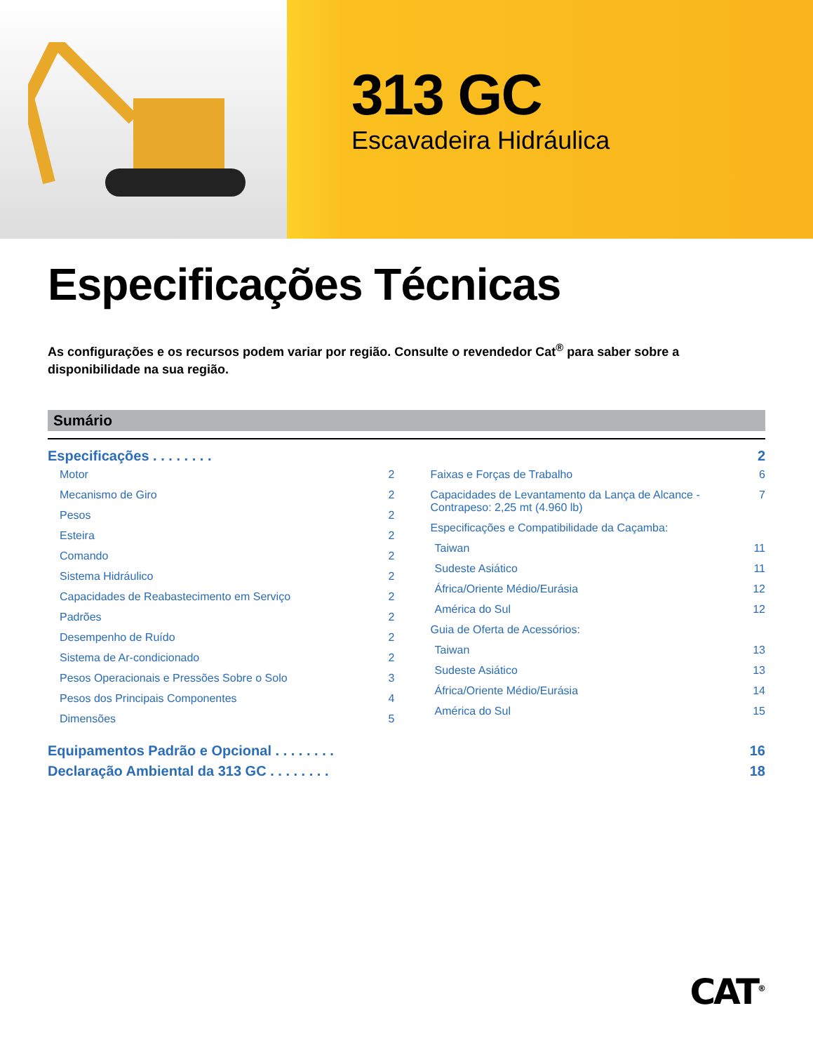313 GC
Escavadeira Hidráulica
Especificações Técnicas
As configurações e os recursos podem variar por região. Consulte o revendedor Cat<sup>®</sup> para saber sobre a disponibilidade na sua região.
Sumário
Especificações . . . . . . . . 2
Motor 2
Mecanismo de Giro 2
Pesos 2
Esteira 2
Comando 2
Sistema Hidráulico 2
Capacidades de Reabastecimento em Serviço 2
Padrões 2
Desempenho de Ruído 2
Sistema de Ar-condicionado 2
Pesos Operacionais e Pressões Sobre o Solo 3
Pesos dos Principais Componentes 4
Dimensões 5
Faixas e Forças de Trabalho 6
Capacidades de Levantamento da Lança de Alcance - Contrapeso: 2,25 mt (4.960 lb) 7
Especificações e Compatibilidade da Caçamba:
Taiwan 11
Sudeste Asiático 11
África/Oriente Médio/Eurásia 12
América do Sul 12
Guia de Oferta de Acessórios:
Taiwan 13
Sudeste Asiático 13
África/Oriente Médio/Eurásia 14
América do Sul 15
Equipamentos Padrão e Opcional . . . . . . . . 16
Declaração Ambiental da 313 GC . . . . . . . . 18
CAT<sup>®</sup>